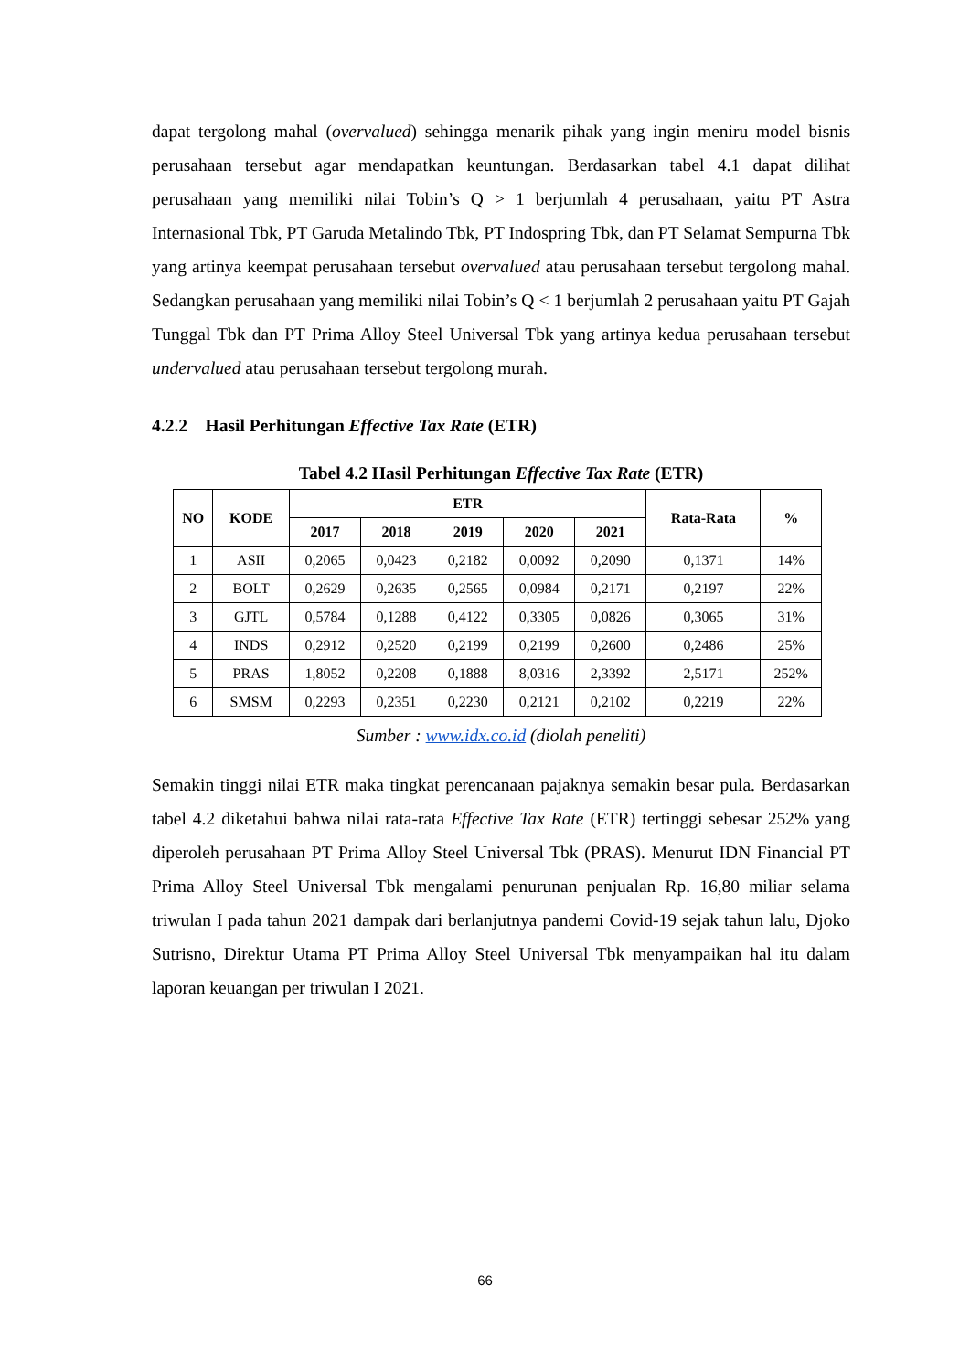dapat tergolong mahal (overvalued) sehingga menarik pihak yang ingin meniru model bisnis perusahaan tersebut agar mendapatkan keuntungan. Berdasarkan tabel 4.1 dapat dilihat perusahaan yang memiliki nilai Tobin’s Q > 1 berjumlah 4 perusahaan, yaitu PT Astra Internasional Tbk, PT Garuda Metalindo Tbk, PT Indospring Tbk, dan PT Selamat Sempurna Tbk yang artinya keempat perusahaan tersebut overvalued atau perusahaan tersebut tergolong mahal. Sedangkan perusahaan yang memiliki nilai Tobin’s Q < 1 berjumlah 2 perusahaan yaitu PT Gajah Tunggal Tbk dan PT Prima Alloy Steel Universal Tbk yang artinya kedua perusahaan tersebut undervalued atau perusahaan tersebut tergolong murah.
4.2.2 Hasil Perhitungan Effective Tax Rate (ETR)
Tabel 4.2 Hasil Perhitungan Effective Tax Rate (ETR)
| NO | KODE | ETR | | | | | Rata-Rata | % |
| --- | --- | --- | --- | --- | --- | --- | --- | --- |
| | | 2017 | 2018 | 2019 | 2020 | 2021 | | |
| 1 | ASII | 0,2065 | 0,0423 | 0,2182 | 0,0092 | 0,2090 | 0,1371 | 14% |
| 2 | BOLT | 0,2629 | 0,2635 | 0,2565 | 0,0984 | 0,2171 | 0,2197 | 22% |
| 3 | GJTL | 0,5784 | 0,1288 | 0,4122 | 0,3305 | 0,0826 | 0,3065 | 31% |
| 4 | INDS | 0,2912 | 0,2520 | 0,2199 | 0,2199 | 0,2600 | 0,2486 | 25% |
| 5 | PRAS | 1,8052 | 0,2208 | 0,1888 | 8,0316 | 2,3392 | 2,5171 | 252% |
| 6 | SMSM | 0,2293 | 0,2351 | 0,2230 | 0,2121 | 0,2102 | 0,2219 | 22% |
Sumber : www.idx.co.id (diolah peneliti)
Semakin tinggi nilai ETR maka tingkat perencanaan pajaknya semakin besar pula. Berdasarkan tabel 4.2 diketahui bahwa nilai rata-rata Effective Tax Rate (ETR) tertinggi sebesar 252% yang diperoleh perusahaan PT Prima Alloy Steel Universal Tbk (PRAS). Menurut IDN Financial PT Prima Alloy Steel Universal Tbk mengalami penurunan penjualan Rp. 16,80 miliar selama triwulan I pada tahun 2021 dampak dari berlanjutnya pandemi Covid-19 sejak tahun lalu, Djoko Sutrisno, Direktur Utama PT Prima Alloy Steel Universal Tbk menyampaikan hal itu dalam laporan keuangan per triwulan I 2021.
66